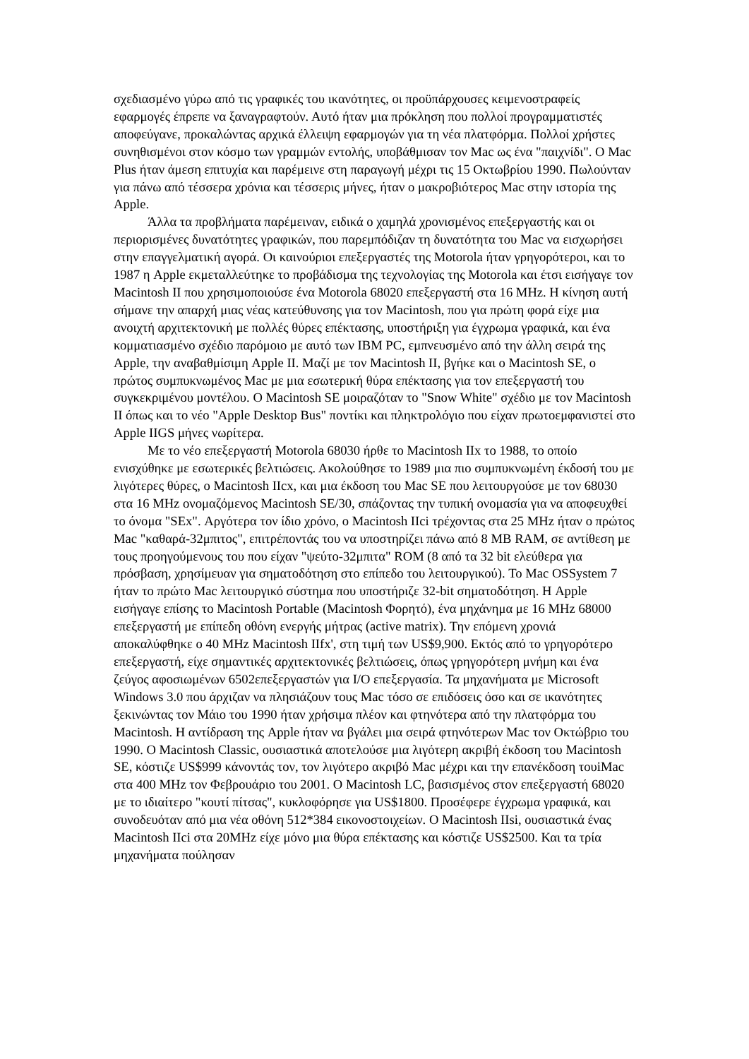σχεδιασμένο γύρω από τις γραφικές του ικανότητες, οι προϋπάρχουσες κειμενοστραφείς εφαρμογές έπρεπε να ξαναγραφτούν. Αυτό ήταν μια πρόκληση που πολλοί προγραμματιστές αποφεύγανε, προκαλώντας αρχικά έλλειψη εφαρμογών για τη νέα πλατφόρμα. Πολλοί χρήστες συνηθισμένοι στον κόσμο των γραμμών εντολής, υποβάθμισαν τον Mac ως ένα "παιχνίδι". Ο Mac Plus ήταν άμεση επιτυχία και παρέμεινε στη παραγωγή μέχρι τις 15 Οκτωβρίου 1990. Πωλούνταν για πάνω από τέσσερα χρόνια και τέσσερις μήνες, ήταν ο μακροβιότερος Mac στην ιστορία της Apple.
Άλλα τα προβλήματα παρέμειναν, ειδικά ο χαμηλά χρονισμένος επεξεργαστής και οι περιορισμένες δυνατότητες γραφικών, που παρεμπόδιζαν τη δυνατότητα του Mac να εισχωρήσει στην επαγγελματική αγορά. Οι καινούριοι επεξεργαστές της Motorola ήταν γρηγορότεροι, και το 1987 η Apple εκμεταλλεύτηκε το προβάδισμα της τεχνολογίας της Motorola και έτσι εισήγαγε τον Macintosh II που χρησιμοποιούσε ένα Motorola 68020 επεξεργαστή στα 16 MHz. Η κίνηση αυτή σήμανε την απαρχή μιας νέας κατεύθυνσης για τον Macintosh, που για πρώτη φορά είχε μια ανοιχτή αρχιτεκτονική με πολλές θύρες επέκτασης, υποστήριξη για έγχρωμα γραφικά, και ένα κομματιασμένο σχέδιο παρόμοιο με αυτό των IBM PC, εμπνευσμένο από την άλλη σειρά της Apple, την αναβαθμίσιμη Apple II. Μαζί με τον Macintosh II, βγήκε και ο Macintosh SE, ο πρώτος συμπυκνωμένος Mac με μια εσωτερική θύρα επέκτασης για τον επεξεργαστή του συγκεκριμένου μοντέλου. Ο Macintosh SE μοιραζόταν το "Snow White" σχέδιο με τον Macintosh II όπως και το νέο "Apple Desktop Bus" ποντίκι και πληκτρολόγιο που είχαν πρωτοεμφανιστεί στο Apple IIGS μήνες νωρίτερα.
Με το νέο επεξεργαστή Motorola 68030 ήρθε το Macintosh IIx το 1988, το οποίο ενισχύθηκε με εσωτερικές βελτιώσεις. Ακολούθησε το 1989 μια πιο συμπυκνωμένη έκδοσή του με λιγότερες θύρες, ο Macintosh IIcx, και μια έκδοση του Mac SE που λειτουργούσε με τον 68030 στα 16 MHz ονομαζόμενος Macintosh SE/30, σπάζοντας την τυπική ονομασία για να αποφευχθεί το όνομα "SEx". Αργότερα τον ίδιο χρόνο, ο Macintosh IIci τρέχοντας στα 25 MHz ήταν ο πρώτος Mac "καθαρά-32μπιτος", επιτρέποντάς του να υποστηρίζει πάνω από 8 MB RAM, σε αντίθεση με τους προηγούμενους του που είχαν "ψεύτο-32μπιτα" ROM (8 από τα 32 bit ελεύθερα για πρόσβαση, χρησίμευαν για σηματοδότηση στο επίπεδο του λειτουργικού). Το Mac OSSystem 7 ήταν το πρώτο Mac λειτουργικό σύστημα που υποστήριζε 32-bit σηματοδότηση. Η Apple εισήγαγε επίσης το Macintosh Portable (Macintosh Φορητό), ένα μηχάνημα με 16 MHz 68000 επεξεργαστή με επίπεδη οθόνη ενεργής μήτρας (active matrix). Την επόμενη χρονιά αποκαλύφθηκε ο 40 MHz Macintosh IIfx', στη τιμή των US$9,900. Εκτός από το γρηγορότερο επεξεργαστή, είχε σημαντικές αρχιτεκτονικές βελτιώσεις, όπως γρηγορότερη μνήμη και ένα ζεύγος αφοσιωμένων 6502επεξεργαστών για I/O επεξεργασία. Τα μηχανήματα με Microsoft Windows 3.0 που άρχιζαν να πλησιάζουν τους Mac τόσο σε επιδόσεις όσο και σε ικανότητες ξεκινώντας τον Μάιο του 1990 ήταν χρήσιμα πλέον και φτηνότερα από την πλατφόρμα του Macintosh. Η αντίδραση της Apple ήταν να βγάλει μια σειρά φτηνότερων Mac τον Οκτώβριο του 1990. Ο Macintosh Classic, ουσιαστικά αποτελούσε μια λιγότερη ακριβή έκδοση του Macintosh SE, κόστιζε US$999 κάνοντάς τον, τον λιγότερο ακριβό Mac μέχρι και την επανέκδοση τουiMac στα 400 MHz τον Φεβρουάριο του 2001. Ο Macintosh LC, βασισμένος στον επεξεργαστή 68020 με το ιδιαίτερο "κουτί πίτσας", κυκλοφόρησε για US$1800. Προσέφερε έγχρωμα γραφικά, και συνοδευόταν από μια νέα οθόνη 512*384 εικονοστοιχείων. Ο Macintosh IIsi, ουσιαστικά ένας Macintosh IIci στα 20MHz είχε μόνο μια θύρα επέκτασης και κόστιζε US$2500. Και τα τρία μηχανήματα πούλησαν